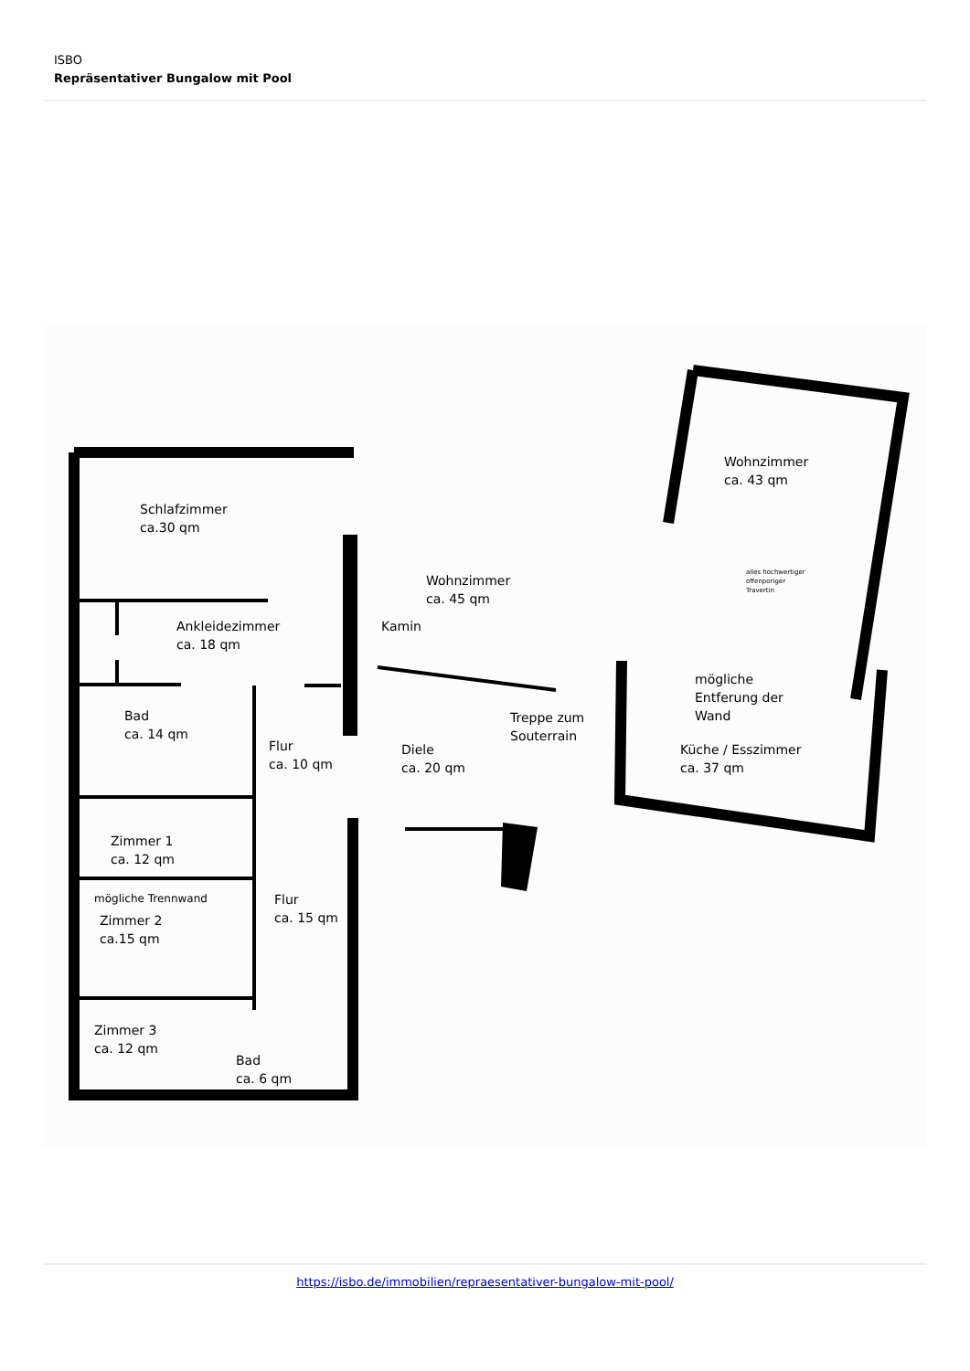ISBO
Repräsentativer Bungalow mit Pool
Schlafzimmer
ca.30 qm
Ankleidezimmer
ca. 18 qm
Bad
ca. 14 qm
Flur
ca. 10 qm
Zimmer 1
ca. 12 qm
mögliche Trennwand
Zimmer 2
ca.15 qm
Flur
ca. 15 qm
Zimmer 3
ca. 12 qm
Bad
ca. 6 qm
Wohnzimmer
ca. 45 qm
Kamin
Diele
ca. 20 qm
Treppe zum
Souterrain
Wohnzimmer
ca. 43 qm
alles hochwertiger
offenporiger
Travertin
mögliche
Entferung der
Wand
Küche / Esszimmer
ca. 37 qm
https://isbo.de/immobilien/repraesentativer-bungalow-mit-pool/